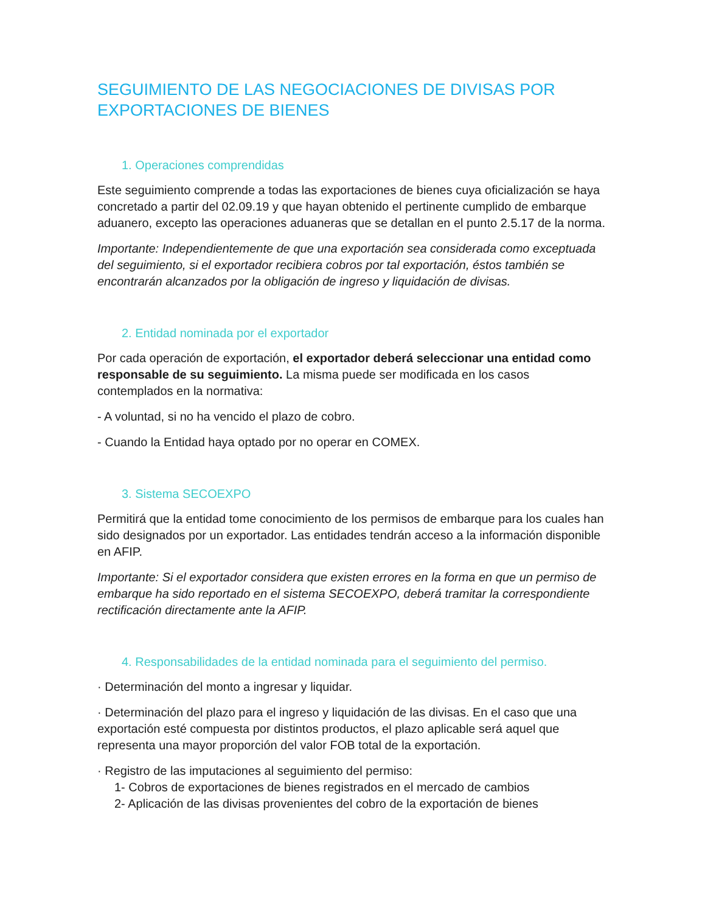SEGUIMIENTO DE LAS NEGOCIACIONES DE DIVISAS POR EXPORTACIONES DE BIENES
1. Operaciones comprendidas
Este seguimiento comprende a todas las exportaciones de bienes cuya oficialización se haya concretado a partir del 02.09.19 y que hayan obtenido el pertinente cumplido de embarque aduanero, excepto las operaciones aduaneras que se detallan en el punto 2.5.17 de la norma.
Importante: Independientemente de que una exportación sea considerada como exceptuada del seguimiento, si el exportador recibiera cobros por tal exportación, éstos también se encontrarán alcanzados por la obligación de ingreso y liquidación de divisas.
2. Entidad nominada por el exportador
Por cada operación de exportación, el exportador deberá seleccionar una entidad como responsable de su seguimiento. La misma puede ser modificada en los casos contemplados en la normativa:
- A voluntad, si no ha vencido el plazo de cobro.
- Cuando la Entidad haya optado por no operar en COMEX.
3. Sistema SECOEXPO
Permitirá que la entidad tome conocimiento de los permisos de embarque para los cuales han sido designados por un exportador. Las entidades tendrán acceso a la información disponible en AFIP.
Importante: Si el exportador considera que existen errores en la forma en que un permiso de embarque ha sido reportado en el sistema SECOEXPO, deberá tramitar la correspondiente rectificación directamente ante la AFIP.
4. Responsabilidades de la entidad nominada para el seguimiento del permiso.
· Determinación del monto a ingresar y liquidar.
· Determinación del plazo para el ingreso y liquidación de las divisas. En el caso que una exportación esté compuesta por distintos productos, el plazo aplicable será aquel que representa una mayor proporción del valor FOB total de la exportación.
· Registro de las imputaciones al seguimiento del permiso:
1- Cobros de exportaciones de bienes registrados en el mercado de cambios
2- Aplicación de las divisas provenientes del cobro de la exportación de bienes